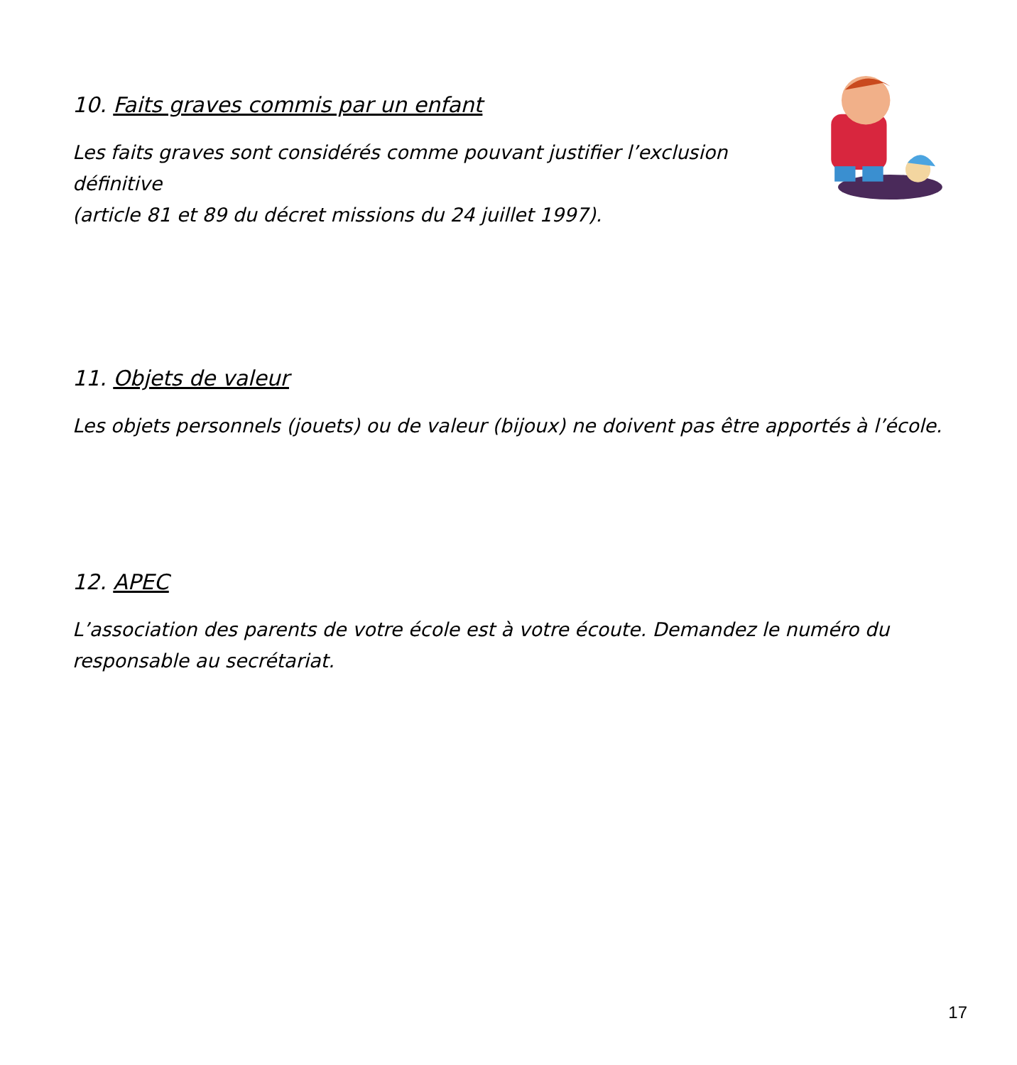10. Faits graves commis par un enfant
Les faits graves sont considérés comme pouvant justifier l’exclusion définitive
(article 81 et 89 du décret missions du 24 juillet 1997).
11. Objets de valeur
Les objets personnels (jouets) ou de valeur (bijoux) ne doivent pas être apportés à l’école.
12. APEC
L’association des parents de votre école est à votre écoute. Demandez le numéro du
responsable au secrétariat.
17